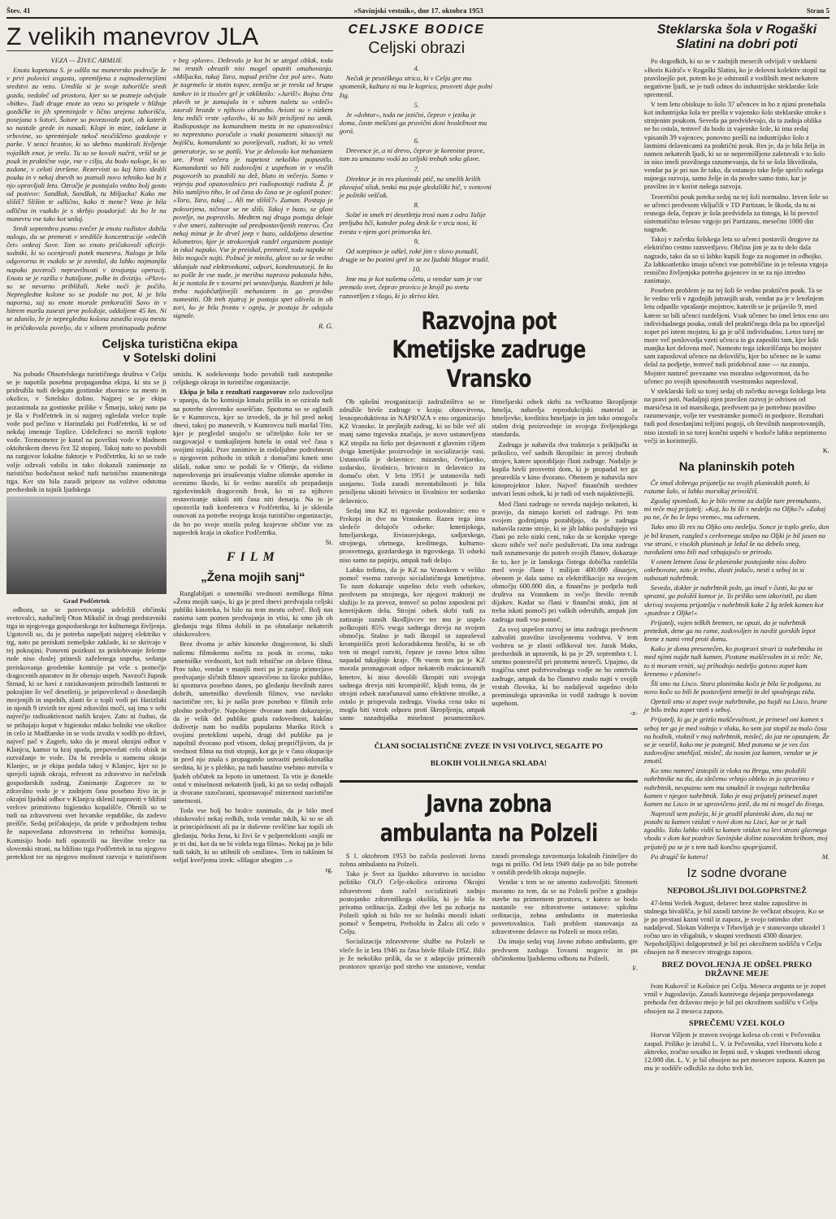Štev. 41 »Savinjski vestnik«, dne 17. oktobra 1953 Stran 5
Z velikih manevrov JLA
VEZA — ŽIVEC ARMIJE
Enota kapetana S. je odšla na manevrsko področje že v prvi polovici avgusta, opremljena z najmodernejšimi sredstvi za vezo. Uredila si je svoje taborišče sredi gozda, nedaleč od prostora, kjer so se pozneje odvijale »bitke«. Tudi druge enote za vezo so prispele v bližnje gozdičke in jih spreminjale v lično urejena taborišča, posejana s šotori. Šotore so povezovale poti, ob katerih so nastale grede in nasadi. Klopi in mize, izdelane iz vrbovine, so spreminjale nekoč neočiščeno gozdovje v parke. V senci hrastov, ki so skrbno maskirali življenje vojaških enot, je vrelo. Tu so se kovali načrti, vršil se je pouk in praktične vaje, vse v cilju, da bodo naloge, ki so zadane, v celoti izvršene. Rezervisti so kaj hitro sledili pouku in v nekaj dnevih so poznali novo tehniko kot bi z njo opravljali leta. Ozračje je postajalo vedno bolj gosto od pozivov: Sandžak, Sandžak, tu Miljacka! Kako me slišiš? Slišim te odlično, kako ti mene? Veza je bila odlična in vsakdo je s skrbjo poudarjal: da bo le na manevru vse tako kot sedaj.
Sredi septembra pozno zvečer je enota radistov dobila nalogo, da se premesti v središče koncentracije »rdečih čet« onkraj Save. Tam so enoto pričakovali oficirji-sodniki, ki so ocenjevali potek manevra. Naloga je bila odgovorna in vsakdo se je zavedal, da lahko najmanjša napaka povzroči nepravilnosti v izvajanju operacij. Enota se je razšla v bataljone, polke in divizijo. »Plavi« so se nevarno približali. Neke noči je počilo. Nepregledne kolone so se podale na pot, ki je bila naporna, saj so enote morale prekoračiti Savo in v hitrem maršu zasesti prve položaje, oddaljene 45 km. Ni se zdanilo, že je nepregledna kolona zasedla svoja mesta in pričakovala poveljo, da v silnem protinapadu požene v beg »plave«. Deževalo je kot bi se utrgal oblak, toda na resnih obrazih nisi mogel opaziti omahovanja. »Miljacka, tukaj Tara, napad prične čez pol ure«. Nato je zagrmelo iz stotin topov, zemlja se je tresla od hrupa tankov in iz tisočev grl je vzkliknilo: »Juriš!« Bojna črta plavih se je zamajala in v silnem naletu so »rdeči« zaorali brazde v njihovo obrambo. Avioni so v nizkem letu rediči vrste »plavih«, ki so bili prisiljeni na umik. Radiopostaje na komandnem mestu in na opazovalnici so neprestano poročale o vsaki posamezni situaciji na bojišču, komandanti so poveljevali, radisti, ki so vrteli generatorje, so se potili. Vse je delovalo kot mehanizem ure. Proti večeru je napetost nekoliko popustila. Komandanti so bili zadovoljni z uspehom in v vročih pogovorih so pozabili na dež, blato in večerjo. Samo v vejevju pod opazovalnico pri radiopostaji radista Ž. je bilo sumljivo tiho, le od časa do časa se je oglasil pozav: »Tara, Tara, tukaj ... Ali me slišiš?« Zaman. Postaja je pokvarjena, ničesar se ne sliši. Takoj v bazo, se glasi povelje, na popravilo. Medtem naj druga postaja deluje v dve smeri, zahtevajte od predpostavljenih rezervo. Čez nekaj minut je že drvel jeep v bazo, oddaljeno desetine kilometrov, kjer je strokovnjak razdrl organizem postaje in iskal napako. Vse je preiskal, premeril, toda napake ni bilo mogoče najti. Polnoč je minila, glave so se še vedno sklanjale nad elektronkami, odpori, kondenzatorji. In ko so pošle že vse nade, je merilna naprava pokazala hibo, ki je nastala že v tovarni pri sestavljanju. Razdreti je bilo treba najobčutljivejši mehanizem in ga pravilno namestiti. Ob treh zjutraj je postaja spet oživela in ob zori, ko je bila fronta v ognju, je postaja že odajala signale.
R. G.
Celjska turistična ekipa
v Sotelski dolini
Na pobudo Obsotelskega turističnega društva v Celju se je napotila posebna propagandna ekipa, ki sta se ji pridružila tudi delegata gostinske zbornice za mesto in okolico, v Sotelsko dolino. Najprej se je ekipa pozanimala za gostinske prilike v Šmarju, takoj nato pa je šla v Podčetrtek in si najprej ogledala vrelce tople vode pod pečino v Harinzlaki pri Podčetrtku, ki se od nekdaj imenuje Toplice. Udeleženci so merili toploto vode. Termometer je kazal na površini vode v hladnem oktobrskem dnevu čez 32 stopinj. Takoj nato so povabili na razgovor lokalne faktorje v Podčetrtku, ki so se rade volje odzvali vabilu in tako dokazali zanimanje za turistično bodočnost nekoč tudi turistično znamenitega trga. Ker sta bila zaradi priprav na volitve odstotna predsednik in tajnik ljudskega
Grad Podčetrtek
odbora, so se posvetovanja udeležili občinski svetovalci, nadučitelj Oton Mikulič in drugi predstavniki trga in njegovega gospodarskega ter kulturnega življenja. Ugotovili so, da je potreba napeljati najprej elektriko v trg, nato pa preiskati zemeljske zaklade, ki se skrivajo v tej pokrajini. Ponovni poizkusi za pridobivanje železne rude niso doslej prinesli zaželenega uspeha, sedanja preiskovanja geodetske komisije pa vrše s pomočjo dragocenih aparatov in že obetajo uspeh. Navzoči župnik Strnad, ki se bavi z raziskavanjem prirodnih lastnosti te pokrajine že več desetletij, je pripovedoval o dosedanjih merjenjih in uspehih, zlasti še o topli vodi pri Harizlaki in njenih 9 izvirih ter njeni zdravilni moči, saj ima v sebi največjo radioaktivnost naših krajev. Zato ni čudno, da se prihajajo kopat v higiensko mlako bolniki vse okolice in celo iz Madžarske in se voda izvaža v sodih po državi, največ pač v Zagreb, tako da je moral okrajni odbor v Klanjcu, kamor ta kraj spada, prepovedati celo obisk in razvažanje te vode. Da bi zvedela o namenu okraja Klanjec, se je ekipa podala takoj v Klanjec, kjer so jo sprejeli tajnik okraja, referent za zdravstvo in načelnik gospodarskih zadrug. Zanimanje Zagorcev za to zdravilno vodo je v zadnjem času posebno živo in je okrajni ljudski odbor v Klanjcu sklenil napraviti v bližini vrelcev primitivno higiensko kopališče. Obrnili so se tudi na zdravstveni svet hrvatske republike, da zadevo preišče. Sedaj pričakujejo, da pride v prihodnjem tednu že napovedana zdravstvena in tehnična komisija. Komisijo bodo tudi opozorili na številne vrelce na slovenski strani, na bližino trga Podčetrtek in na njegovo preteklost ter na njegovo možnost razvoja v turističnem smislu. K sodelovanju bodo povabili tudi zastopnike celjskega okraja in turistične organizacije.
Ekipa je bila z rezultati razgovorov zelo zadovoljna v upanju, da bo komisija kmalu prišla in se ozirala tudi na potrebe slovenske soseščine. Spotoma so se oglasili še v Kumrovcu, kjer so izvedeli, da je bil pred nekaj dnevi, takoj po manevrih, v Kumrovcu tudi maršal Tito, kjer je pregledal snujočo se učiteljsko šolo ter se razgovarjal v tamkajšnjem hotelu in ostal več časa s svojimi rojaki. Prav zanimive in rodoljubne podrobnosti o njegovem prihodu in stikih z domačimi kmeti smo slišali, nakar smo se podali še v Olimje, da vidimo napredovanja pri izsuševanju vlažne olimske apoteke in ocenimo škodo, ki še vedno narašča ob propadanju zgodovinskih dragocenih fresk, ko ni za njihovo restavriranje nikoli niti časa niti denarja. Na to je opozorila tudi konferenca v Podčetrtku, ki je sklenila osnovati za potrebe svojega kraja turistično organizacijo, da bo po svoje storila poleg krajevne občine vse za napredek kraja in okolice Podčetrtka.
St.
FILM
„Žena mojih sanj“
Razglabljati o umetniški vrednosti nemškega filma »Žena mojih sanj«, ki ga je pred dnevi predvajala celjski publiki kinoteka, bi bilo na tem mestu odveč. Bolj nas zanima sam pomen predvajanja in vtisi, ki smo jih ob gledanju tega filma dobili in pa obnašanje nekaterih obiskovalcev.
Brez dvoma je arhiv kinoteke dragocenost, ki služi našemu filmskemu načrtu za pouk in oceno, tako umetniške vrednosti, kot tudi tehnične on delave filma. Prav tako, vendar v manjši meri pa je zanjo primerjave predvajanje sličnih filmov upravičeno za široko publiko, ki spoznava posebno danes, po gledanju številnih zares dobrih, umetniško dovršenih filmov, vso navlako nacistične ere, ki je našla prav posebno v filmih zelo plodno področje. Napolnjene dvorane nam dokazujejo, da je velik del publike gnala radovednost, kakšno doživetje nam bo nudila popularna Marika Röck s svojimi preteklimi uspehi, drugi del publike pa je napolnil dvorano pod vtisom, dokaj prepričljivim, da je vrednost filma na tisti stopnji, kot ga je v času okupacije in pred njo znala s propagando ustvariti petokolonaška sredina, ki je s plehko, pa tudi banalno vsebino mrtvila v ljudeh občutek za lepoto in umetnost. Ta vtis je donekle ostal v miselnosti nekaterih ljudi, ki pa so sedaj odhajali iz dvorane razočarani, spoznavajoč mizernost nacistične umetnosti.
Toda vse bolj bo bralce zanimalo, da je bilo med obiskovalci nekaj redkih, toda vendar takih, ki so se ali iz principielnosti ali pa iz duševne revščine kar topili ob gledanju. Neka žena, ki živi še v polpreteklosti »rajši ne je tri dni, kot da ne bi videla tega filma«. Nekaj pa je bilo tudi takih, ki so utihnili ob »miline«. Tem in takšnim bi veljal kvečjemu izrek: »Blagor ubogim ...«
rg.
CELJSKE BODICE
Celjski obrazi
4.
Nečak je pesniškega strica, ki v Celju gre mu spomenik, kultura ni mu le kaprica, prosveti daje polni žig.
5.
Je »dohtar«, toda ne jezični, čeprav v jeziku je doma, časte meščani ga pravični doni hvaležnost mu gorá.
6.
Drevesce je, a ni drevo, čeprav je korenine prave, tam za umazano vodó za celjski trebuh seka glave.
7.
Direktor je in res planinski ptič, na smelih krilih plavajoč silak, tenkó mu poje gledališki bič, v svetovni je politiki veščak.
8.
Solzé in smeh tri desetletja trosi nam z odra Talije preljuba hči, kateder poleg desk še v srcu nosi, ki zvesta v njem gori primorska kri.
9.
Od sotrpinov je odšel, roké jim v slovo ponudil, drugje se bo pozimi grel in se za ljudski blagor trudil.
10.
Ime mu je kot našemu očetu, a vendar sam je vse premalo svet, čeprav pravico je krojil po svetu razsvetljen z vlago, ki jo skriva klet.
Razvojna pot Kmetijske zadruge Vransko
Ob splošni reorganizaciji zadružništva so se združile bivše zadruge v kraju: obnovitvena, lesnoproduktivna in NAPROZA v eno organizacijo KZ Vransko. Iz prejšnjih zadrug, ki so bile več ali manj samo trgovska značaja, je novo ustanovljena KZ stopila na širšo pot dejavnosti z glavnim ciljem dviga kmetijske proizvodnje in socializacije vasi. Ustanovila je delavnice: mizarsko, čevljarsko, sodarsko, šivalnico, brivnico in delavnico za domačo obrt. V letu 1951 je ustanovila tudi usnjarno. Toda zaradi nerentabilnosti je bila prisiljena ukiniti brivnico in šivalnico ter sodarsko delavnico.
Sedaj ima KZ tri trgovske poslovalnice: eno v Prekopi in dve na Vranskem. Razen tega ima sledeče delujoče odseke: kmetijskega, hmeljarskega, živinorejskega, sadjarskega, strojnega, obrtnega, kreditnega, kulturno-prosvetnega, gozdarskega in trgovskega. Ti odseki niso samo na papirju, ampak tudi delajo.
Lahko trdimo, da je KZ na Vranskem v veliko pomoč vsemu razvoju socialističnega kmetijstva. To nam dokazuje uspešno delo vseh odsekov, predvsem pa strojnega, ker njegovi traktorji ne služijo le za prevoz, temveč so polno zaposleni pri kmetijskem delu. Strojni odsek skrbi tudi za zatiranje raznih škodljivcev ter mu je uspelo poškropiti 85% vsega sadnega drevja na svojem območju. Stalno je tudi škropil in zapraševal krompirišča proti koloradskemu hrošču, ki se ob tem ni mogel razviti, čeprav je ravno letos silno napadal tukajšnje kraje. Ob vsem tem pa je KZ morala premagovati odpor nekaterih reakcionarnih kmetov, ki niso dovolili škropiti niti svojega sadnega drevja niti krompirišč, kljub temu, da je strojni odsek zaračunaval samo efektivne stroške, a ostalo je prispevala zadruga. Visoka cena tako ni mogla biti vzrok odporu proti škropljenju, ampak samo nazadnjaška miselnost posameznikov. Hmeljarski odsek skrbi za večkratno škropljenje hmelja, nabavlja reprodukcijski material in hmeljevke, kreditira hmeljarje in jim tako omogoča stalen dvig proizvodnje in svojega življenjskega standarda.
Zadruga je nabavila dva traktorja s priključki in prikolico, več sadnih škropilnic in precej drobnih strojev, katere uporabljajo člani zadruge. Nadalje je kupila bivši prosvetni dom, ki je propadal ter ga preuredila v kino dvorano. Obenem je nabavila nov kinoprojektor Iskre. Največ finančnih sredstev ustvari lesni odsek, ki je tudi od vseh najaktivnejši.
Med člani zadruge se seveda najdejo nekateri, ki pravijo, da nimajo koristi od zadruge. Pri tem svojem godrnjanju pozabljajo, da je zadruga nabavila razne stroje, ki se jih lahko poslužujejo vsi člani po zelo nizki ceni, tako da se konjske vprege skoro nihče več noče posluževati. Da ima zadruga tudi razumevanje do potreb svojih članov, dokazuje že to, ker je iz lanskega čistega dobička razdelila med svoje člane 1 milijon 400.000 dinarjev, obenem je dala samo za elektrifikacijo na svojem območju 600.000 din, a finančno je podprla tudi društva na Vranskem in večje število revnih dijakov. Kadar so člani v finančni stiski, jim ni treba iskati pomoči pri vaških oderuhih, ampak jim zadruga nudi vso pomoč.
Za svoj uspešen razvoj se ima zadruga predvsem zahvaliti pravilno izvoljenemu vodstvu. V tem vodstvu se je zlasti odlikoval tov. Jurak Maks, predsednik in upravnik, ki pa je 29. septembra t. l. smrtno ponesrečil pri prometni nesreči. Upajmo, da tragična smrt požrtvovalnega vodje ne bo omrtvila zadruge, ampak da bo članstvo znalo najti v svojih vrstah človeka, ki bo nadaljeval uspešno delo preminulega upravnika in vodil zadrugo k novim uspehom.
-z-
ČLANI SOCIALISTIČNE ZVEZE IN VSI VOLIVCI, SEGAJTE PO
BLOKIH VOLILNEGA SKLADA!
Javna zobna ambulanta na Polzeli
S 1. oktobrom 1953 bo začela poslovati Javna zobna ambulanta na Polzeli.
Tako je Svet za ljudsko zdravstvo in socialno politiko OLO Celje-okolica oziroma Okrajni zdravstveni dom začel socializirati zadnjo postojanko zdravniškega okoliša, ki je bila še privatna ordinacija. Zadnji dve leti pa zobarja na Polzeli sploh ni bilo ter so bolniki morali iskati pomoč v Šempetru, Preboldu in Žalcu ali celo v Celju.
Socializacija zdravstvene službe na Polzeli se vleče že iz leta 1946 za časa bivše filiale DSZ. Bilo je že nekoliko prilik, da se z adapcijo primernih prostorov spravijo pod streho vse ustanove, vendar zaradi premalega zavzemanja lokalnih činiteljev do tega ni prišlo. Od leta 1949 dalje pa so bile potrebe v ostalih predelih okraja nujnejše.
Vendar s tem se ne smemo zadovoljiti. Stremeti moramo za tem, da se na Polzeli prične z gradnjo stavbe na primernem prostoru, v katero se bodo nastanile vse zdravstvene ustanove: splošna ordinacija, zobna ambulanta in materinska posvetovalnica. Tudi problem stanovanja za zdravstvene delavce na Polzeli se mora rešiti.
Da imajo sedaj vsaj Javno zobno ambulanto, gre predvsem zasluga Tovarni nogavic in pa občinskemu ljudskemu odboru na Polzeli.
F.
Steklarska šola v Rogaški Slatini na dobri poti
Po dogodkih, ki so se v zadnjih mesecih odvijali v steklarni »Boris Kidrič« v Rogaški Slatini, ko je delovni kolektiv stopil na pravilnejšo pot, potem ko je odstranil z vodilnih mest nekatere negativne ljudi, se je tudi odnos do industrijske steklarske šole spremenil.
V tem letu obiskuje to šolo 37 učencev in bo z njimi prenehala kot industrijska šola ter prešla v vajensko šolo steklarske stroke s strnjenim poukom. Seveda pa predvidevajo, da ta zadnja oblika ne bo ostala, temveč da bodo iz vajenske šole, ki ima sedaj vpisanih 39 vajencev, ponovno prešli na industrijsko šolo z lastnimi delavnicami za praktični pouk. Res je, da je bila želja in namen nekaterih ljudi, ki so se nepremišljeno zaletavali v to šolo in niso imeli pravilnega razumevanja, da bi se šola likvidirala, vendar pa je pri nas že tako, da ostanejo take želje spričo našega nujnega razvoja, samo želje in da prodre samo tisto, kar je pravilno in v korist našega razvoja.
Teoretični pouk poteka sedaj na tej šoli normalno. Izven šole so se učenci predvsem vključili v TD Partizan, le škoda, da tu ni resnega dela, čeprav je šola predvidela za tistega, ki bi prevzel sistematično telesno vzgojo pri Partizanu, mesečno 1000 din nagrade.
Takoj v začetku šolskega leta so učenci postavili drogove za električno cestno razsvetljavo. Občina jim je za to delo dala nagrado, tako da so si lahko kupili žoge za nogomet in odbojko. Za lahkoatletiko imajo učenci vse potrebščine in je telesna vzgoja resnično življenjska potreba gojencev in se za njo izredno zanimajo.
Poseben problem je na tej šoli še vedno praktičen pouk. Ta se še vedno vrši v zgodnjih jutranjih urah, vendar pa je v letošnjem letu odpadlo vprašanje mojstrov, katerih se je prijavilo 9, med katere so bili učenci razdeljeni. Vsak učenec bo imel letos eno uro individualnega pouka, ostali del praktičnega dela pa bo opravljal zopet pri istem mojstru, ki ga je učil individualno. Letos torej ne more več poslovodja vzeti učenca in ga zaposliti tam, kjer kdo manjka kot delovna moč. Namesto tega izkoriščanja bo mojster sam zaposloval učence na delovišču, kjer bo učenec ne le samo delal za podjetje, temveč tudi pridobival zase — na znanju. Mojster namreč prevzame vso moralno odgovornost, da bo učenec po svojih sposobnostih vsestransko napredoval.
V steklarski šoli so torej sedaj ob začetku novega šolskega leta na pravi poti. Nadaljnji njen pravilen razvoj je odvisen od marsičesa in od marsikoga, predvsem pa je potrebno pravilno razumevanje, volje ter vsestranske pomoči in podpore. Rezultati tudi pod dosedanjimi težjimi pogoji, ob številnih nasprotovanjih, niso izostali in so torej končni uspehi v bodoče lahko neprimerno večji in koristnejši.
K.
Na planinskih poteh
Če imaš dobrega prijatelja na svojih planinskih poteh, ki razume šalo, si lahko marsikaj privoščiš.
Zgodaj spomladi, ko je bilo vreme za daljše ture premuhasto, mi reče moj prijatelj: »Kaj, ko bi šli v nedeljo na Oljko?« »Zakaj pa ne, če bo le lepo vreme«, mu odvrnem.
Tako smo šli res na Oljko ono nedeljo. Sonce je toplo grelo, dan je bil krasen, razgled s cerkvenega stolpa na Olјki je bil jasen na vse strani, v visokih planinah je ležal še na debelo sneg, navdušeni smo bili nad vzbujajočo se prirodo.
V onem letnem času še planinske postojanke niso dobro oskrbovane, zato je treba, zlasti jedačo, nesti s seboj in si nabasati nahrbtnik.
Seveda, dokler je nahrbtnik poln, ga imaš v časti, ko pa se sprazni, ga položiš kamor je. To priliko sem izkoristil, pa dam skrivaj svojemu prijatelju v nahrbtnik kake 2 kg težek kamen kot »pozdrav z Olјke!«
Prijatelj, vajen težkih bremen, ne opazi, da je nahrbtnik pretežak, dene ga na rame, zadovoljen in navžit gorskih lepot krene z nami vred proti domu.
Kako je doma presenečen, ko pospravi stvari iz nahrbtnika in med njimi najde tudi kamen. Postane maščevalen in si reče: Ne, to ti moram vrniti, saj prihodnjo nedeljo gotovo zopet kam krenemo v planine!«
Šli smo na Lisco. Stara planinska koča je bila še požgana, za novo kočo so bili že postavljeni temelji in del spodnjega zidu.
Oprtali smo si zopet svoje nahrbtnike, pa hajdi na Lisco, hrane je bilo treba zopet vzeti s seboj.
Prijatelj, ki ga je grizla maščevalnost, je prinesel oni kamen s seboj ter ga je med vožnjo v vlaku, ko sem jaz stopil za malo časa na hodnik, vtaknil v moj nahrbtnik, misleč, da jaz ne opazujem. Že se je veselil, kako me je potegnil. Med potoma se je ves čas zadovoljno smehljal, misleč, da nosim jaz kamen, vendar se je zmotil.
Ko smo namreč izstopili iz vlaka na Bregu, smo položili nahrbtnike na tla, da slečemo vrhnjo obleko in jo spravimo v nahrbtnik, neopazno sem mu smuknil iz svojega nahrbtnika kamen v njegov nahrbtnik. Tako je moj prijatelj prinesel zopet kamen na Lisco in se upravičeno jezil, da mi ni mogel do živega.
Naprosil sem polirja, ki je gradil planinski dom, da naj ne pozabi ta kamen vzidati v novi dom na Lisci, kar se je tudi zgodilo. Tako lahko vidiš ta kamen vzidan na levi strani glavnega vhoda v dom kot pozdrav Savinjske doline zasavskim hribom, moj prijatelj pa se je s tem tudi končno spoprijaznil.
Pa drugič še katera! M.
Iz sodne dvorane
NEPOBOLJŠLJIVI DOLGOPRSTNEŽ
47-letni Verlek Avgust, delavec brez stalne zaposlitve in stalnega bivališča, je bil zaradi tatvine že večkrat obsojen. Ko se je po prestani kazni vrnil iz zapora, je svojo tatinsko obrt nadaljeval. Slokan Valterju v Trbovljah je v stanovanju ukradel 1 ročno uro in vžigalnik, v skupni vrednosti 4300 dinarjev. Nepoboljšljivi dolgoprstnež je bil pri okrožnem sodišču v Celju obsojen na 8 mesecev strogega zapora.
BREZ DOVOLJENJA JE ODŠEL PREKO DRŽAVNE MEJE
Ivan Kukovič iz Košnice pri Celju. Meseca avgusta se je zopet vrnil v Jugoslavijo. Zaradi kaznivega dejanja prepovedanega prehoda čez državno mejo je bil pri okrožnem sodišču v Celju obsojen na 2 meseca zapora.
SPREČEMU VZEL KOLO
Horvat Viljem je zraven svojega kolesa ob cesti v Pečovniku zaspal. Priliko je izrabil L. V. iz Pečovnika, vzel Horvatu kolo z aktovko, zračno sesalko in žepni nož, v skupni vrednosti okrog 12.000 din. L. V. je bil obsojen na pet mesecev zapora. Kazen pa mu je sodišče odložilo za dobo treh let.